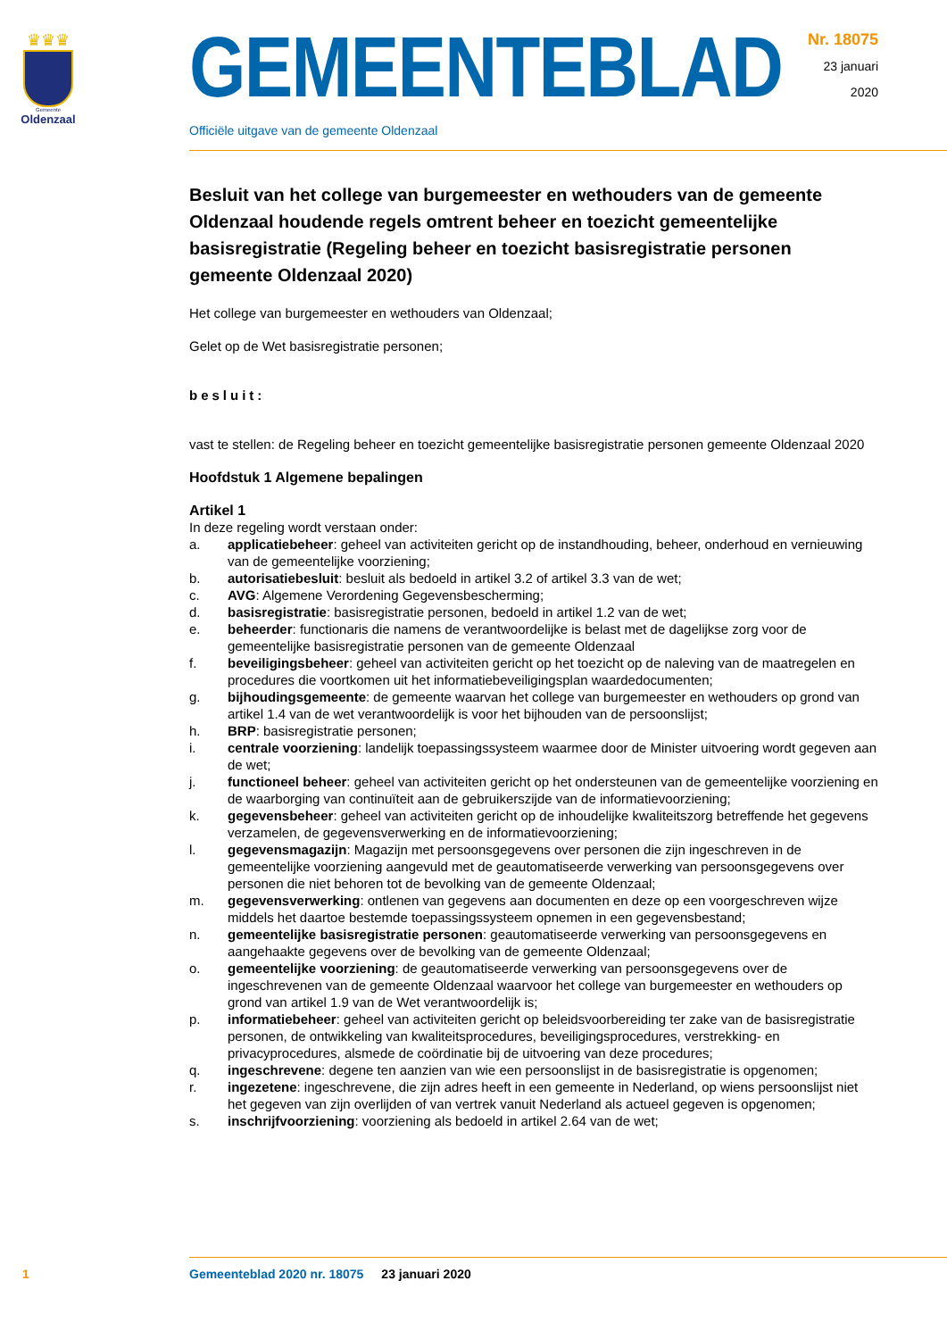♛♛♛
Gemeente
Oldenzaal
GEMEENTEBLAD
Nr. 18075
23 januari
2020
Officiële uitgave van de gemeente Oldenzaal
Besluit van het college van burgemeester en wethouders van de gemeente Oldenzaal houdende regels omtrent beheer en toezicht gemeentelijke basisregistratie (Regeling beheer en toezicht basisregistratie personen gemeente Oldenzaal 2020)
Het college van burgemeester en wethouders van Oldenzaal;
Gelet op de Wet basisregistratie personen;
besluit:
vast te stellen: de Regeling beheer en toezicht gemeentelijke basisregistratie personen gemeente Oldenzaal 2020
Hoofdstuk 1 Algemene bepalingen
Artikel 1
In deze regeling wordt verstaan onder:
a. applicatiebeheer: geheel van activiteiten gericht op de instandhouding, beheer, onderhoud en vernieuwing van de gemeentelijke voorziening;
b. autorisatiebesluit: besluit als bedoeld in artikel 3.2 of artikel 3.3 van de wet;
c. AVG: Algemene Verordening Gegevensbescherming;
d. basisregistratie: basisregistratie personen, bedoeld in artikel 1.2 van de wet;
e. beheerder: functionaris die namens de verantwoordelijke is belast met de dagelijkse zorg voor de gemeentelijke basisregistratie personen van de gemeente Oldenzaal
f. beveiligingsbeheer: geheel van activiteiten gericht op het toezicht op de naleving van de maatregelen en procedures die voortkomen uit het informatiebeveiligingsplan waardedocumenten;
g. bijhoudingsgemeente: de gemeente waarvan het college van burgemeester en wethouders op grond van artikel 1.4 van de wet verantwoordelijk is voor het bijhouden van de persoonslijst;
h. BRP: basisregistratie personen;
i. centrale voorziening: landelijk toepassingssysteem waarmee door de Minister uitvoering wordt gegeven aan de wet;
j. functioneel beheer: geheel van activiteiten gericht op het ondersteunen van de gemeentelijke voorziening en de waarborging van continuïteit aan de gebruikerszijde van de informatievoorziening;
k. gegevensbeheer: geheel van activiteiten gericht op de inhoudelijke kwaliteitszorg betreffende het gegevens verzamelen, de gegevensverwerking en de informatievoorziening;
l. gegevensmagazijn: Magazijn met persoonsgegevens over personen die zijn ingeschreven in de gemeentelijke voorziening aangevuld met de geautomatiseerde verwerking van persoonsgegevens over personen die niet behoren tot de bevolking van de gemeente Oldenzaal;
m. gegevensverwerking: ontlenen van gegevens aan documenten en deze op een voorgeschreven wijze middels het daartoe bestemde toepassingssysteem opnemen in een gegevensbestand;
n. gemeentelijke basisregistratie personen: geautomatiseerde verwerking van persoonsgegevens en aangehaakte gegevens over de bevolking van de gemeente Oldenzaal;
o. gemeentelijke voorziening: de geautomatiseerde verwerking van persoonsgegevens over de ingeschrevenen van de gemeente Oldenzaal waarvoor het college van burgemeester en wethouders op grond van artikel 1.9 van de Wet verantwoordelijk is;
p. informatiebeheer: geheel van activiteiten gericht op beleidsvoorbereiding ter zake van de basisregistratie personen, de ontwikkeling van kwaliteitsprocedures, beveiligingsprocedures, verstrekking- en privacyprocedures, alsmede de coördinatie bij de uitvoering van deze procedures;
q. ingeschrevene: degene ten aanzien van wie een persoonslijst in de basisregistratie is opgenomen;
r. ingezetene: ingeschrevene, die zijn adres heeft in een gemeente in Nederland, op wiens persoonslijst niet het gegeven van zijn overlijden of van vertrek vanuit Nederland als actueel gegeven is opgenomen;
s. inschrijfvoorziening: voorziening als bedoeld in artikel 2.64 van de wet;
1 Gemeenteblad 2020 nr. 18075 23 januari 2020